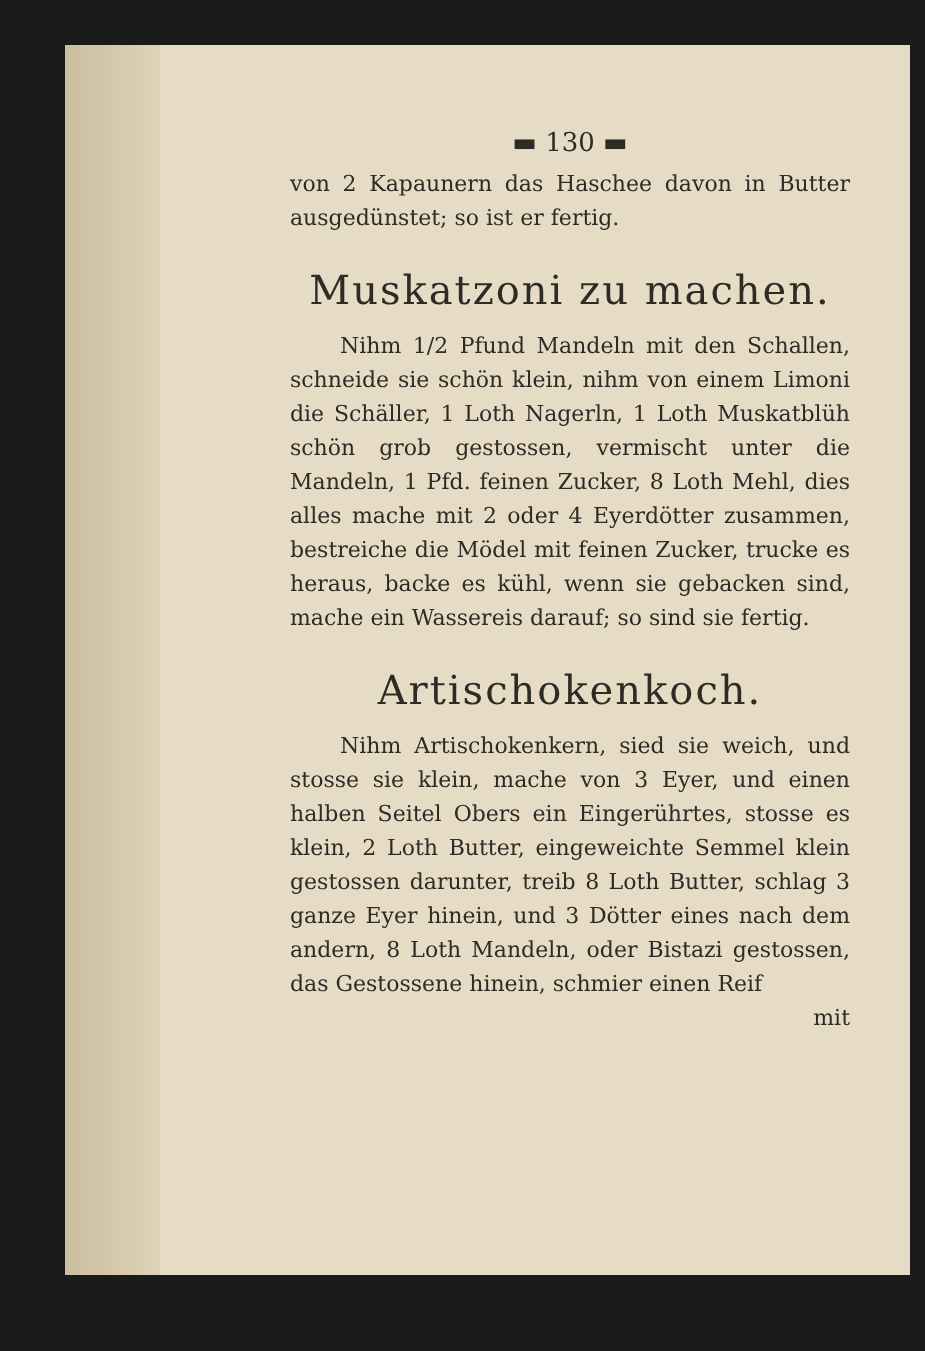▬ 130 ▬
von 2 Kapaunern das Haschee davon in Butter ausgedünstet; so ist er fertig.
Muskatzoni zu machen.
Nihm 1/2 Pfund Mandeln mit den Schallen, schneide sie schön klein, nihm von einem Limoni die Schäller, 1 Loth Nagerln, 1 Loth Muskatblüh schön grob gestossen, vermischt unter die Mandeln, 1 Pfd. feinen Zucker, 8 Loth Mehl, dies alles mache mit 2 oder 4 Eyerdötter zusammen, bestreiche die Mödel mit feinen Zucker, trucke es heraus, backe es kühl, wenn sie gebacken sind, mache ein Wassereis darauf; so sind sie fertig.
Artischokenkoch.
Nihm Artischokenkern, sied sie weich, und stosse sie klein, mache von 3 Eyer, und einen halben Seitel Obers ein Eingerührtes, stosse es klein, 2 Loth Butter, eingeweichte Semmel klein gestossen darunter, treib 8 Loth Butter, schlag 3 ganze Eyer hinein, und 3 Dötter eines nach dem andern, 8 Loth Mandeln, oder Bistazi gestossen, das Gestossene hinein, schmier einen Reif
mit